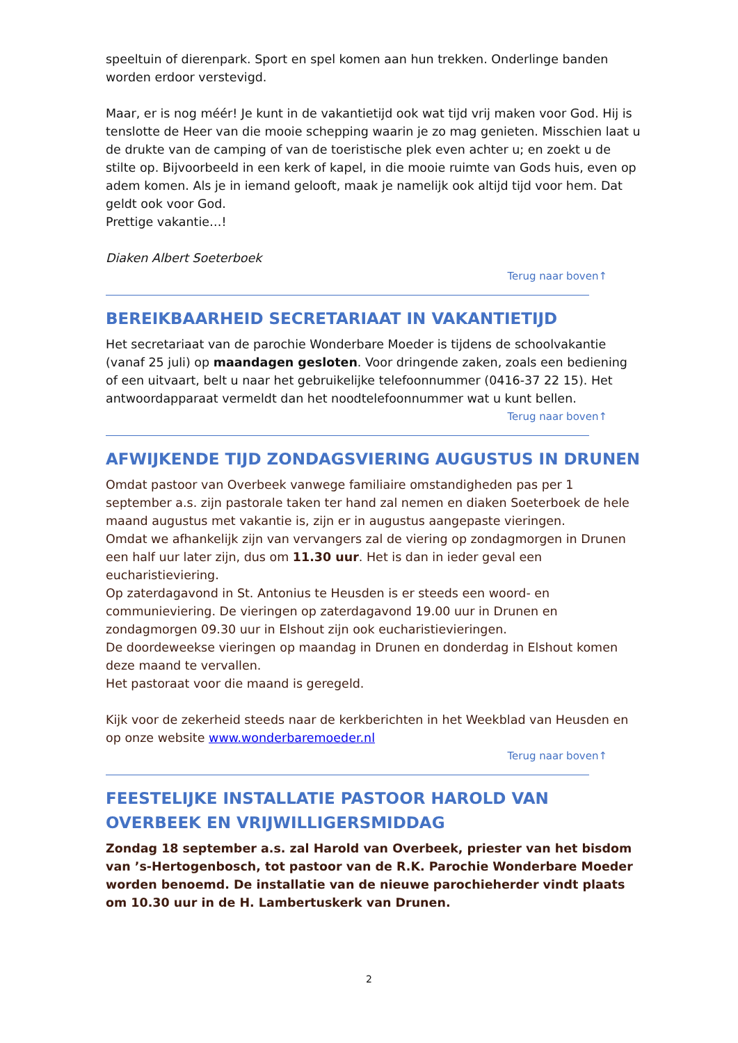speeltuin of dierenpark. Sport en spel komen aan hun trekken. Onderlinge banden worden erdoor verstevigd.
Maar, er is nog méér! Je kunt in de vakantietijd ook wat tijd vrij maken voor God. Hij is tenslotte de Heer van die mooie schepping waarin je zo mag genieten. Misschien laat u de drukte van de camping of van de toeristische plek even achter u; en zoekt u de stilte op. Bijvoorbeeld in een kerk of kapel, in die mooie ruimte van Gods huis, even op adem komen. Als je in iemand gelooft, maak je namelijk ook altijd tijd voor hem. Dat geldt ook voor God.
Prettige vakantie…!
Diaken Albert Soeterboek
Terug naar boven↑
BEREIKBAARHEID SECRETARIAAT IN VAKANTIETIJD
Het secretariaat van de parochie Wonderbare Moeder is tijdens de schoolvakantie (vanaf 25 juli) op maandagen gesloten. Voor dringende zaken, zoals een bediening of een uitvaart, belt u naar het gebruikelijke telefoonnummer (0416-37 22 15). Het antwoordapparaat vermeldt dan het noodtelefoonnummer wat u kunt bellen.
Terug naar boven↑
AFWIJKENDE TIJD ZONDAGSVIERING AUGUSTUS IN DRUNEN
Omdat pastoor van Overbeek vanwege familiaire omstandigheden pas per 1 september a.s. zijn pastorale taken ter hand zal nemen en diaken Soeterboek de hele maand augustus met vakantie is, zijn er in augustus aangepaste vieringen.
Omdat we afhankelijk zijn van vervangers zal de viering op zondagmorgen in Drunen een half uur later zijn, dus om 11.30 uur. Het is dan in ieder geval een eucharistieviering.
Op zaterdagavond in St. Antonius te Heusden is er steeds een woord- en communieviering. De vieringen op zaterdagavond 19.00 uur in Drunen en zondagmorgen 09.30 uur in Elshout zijn ook eucharistievieringen.
De doordeweekse vieringen op maandag in Drunen en donderdag in Elshout komen deze maand te vervallen.
Het pastoraat voor die maand is geregeld.
Kijk voor de zekerheid steeds naar de kerkberichten in het Weekblad van Heusden en op onze website www.wonderbaremoeder.nl
Terug naar boven↑
FEESTELIJKE INSTALLATIE PASTOOR HAROLD VAN OVERBEEK EN VRIJWILLIGERSMIDDAG
Zondag 18 september a.s. zal Harold van Overbeek, priester van het bisdom van ’s-Hertogenbosch, tot pastoor van de R.K. Parochie Wonderbare Moeder worden benoemd. De installatie van de nieuwe parochieherder vindt plaats om 10.30 uur in de H. Lambertuskerk van Drunen.
2